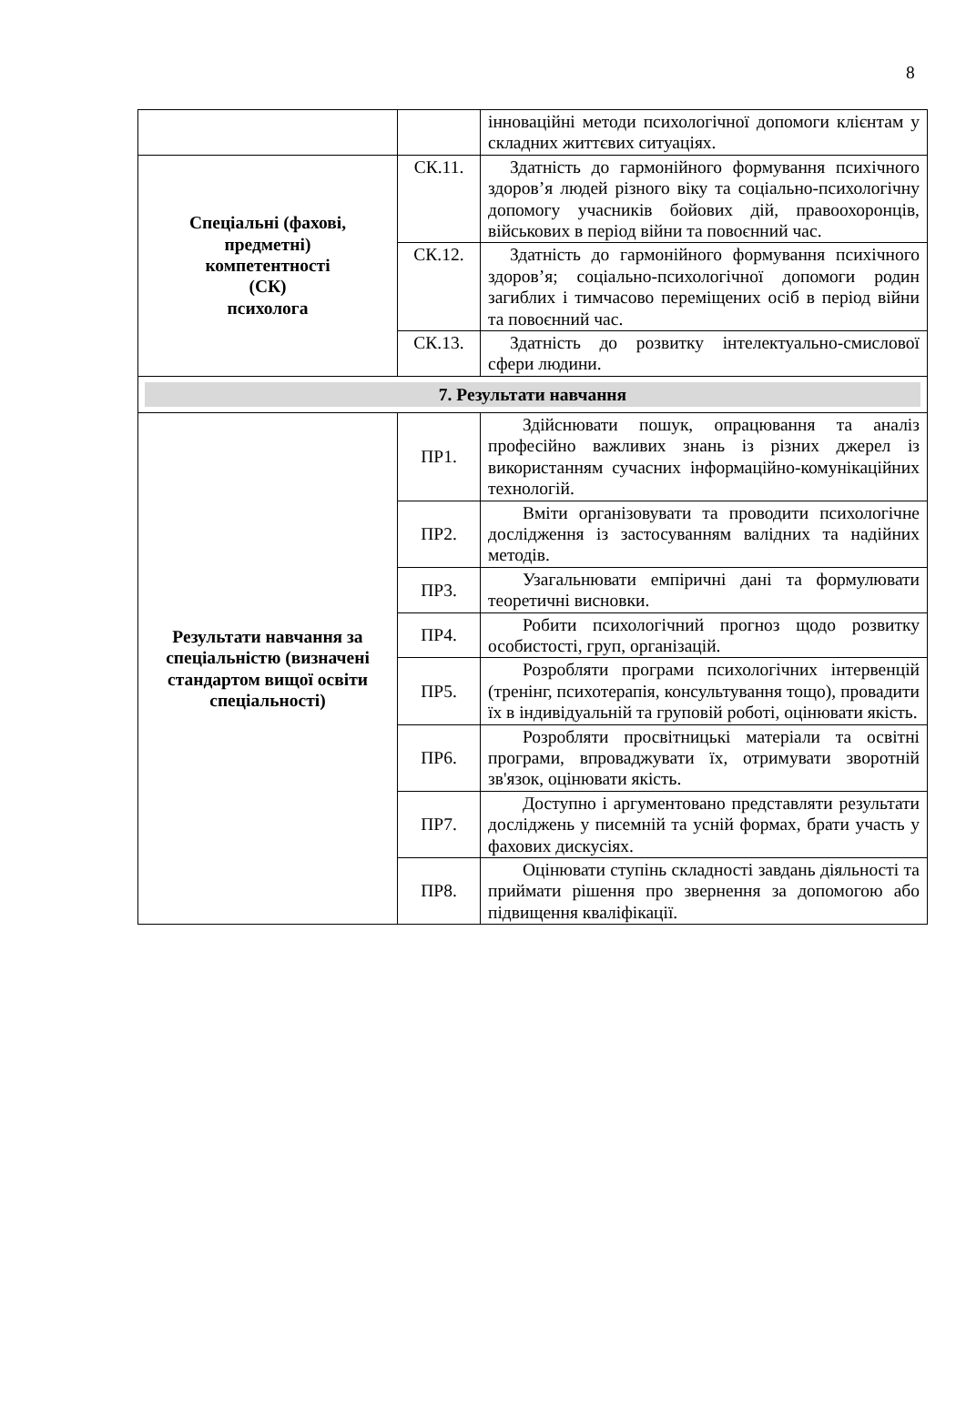8
| | | інноваційні методи психологічної допомоги клієнтам у складних життєвих ситуаціях. |
| Спеціальні (фахові, предметні) компетентності (СК) психолога | СК.11. | Здатність до гармонійного формування психічного здоров’я людей різного віку та соціально-психологічну допомогу учасників бойових дій, правоохоронців, військових в період війни та повоєнний час. |
| | СК.12. | Здатність до гармонійного формування психічного здоров’я; соціально-психологічної допомоги родин загиблих і тимчасово переміщених осіб в період війни та повоєнний час. |
| | СК.13. | Здатність до розвитку інтелектуально-смислової сфери людини. |
| 7. Результати навчання | | |
| Результати навчання за спеціальністю (визначені стандартом вищої освіти спеціальності) | ПР1. | Здійснювати пошук, опрацювання та аналіз професійно важливих знань із різних джерел із використанням сучасних інформаційно-комунікаційних технологій. |
| | ПР2. | Вміти організовувати та проводити психологічне дослідження із застосуванням валідних та надійних методів. |
| | ПР3. | Узагальнювати емпіричні дані та формулювати теоретичні висновки. |
| | ПР4. | Робити психологічний прогноз щодо розвитку особистості, груп, організацій. |
| | ПР5. | Розробляти програми психологічних інтервенцій (тренінг, психотерапія, консультування тощо), провадити їх в індивідуальній та груповій роботі, оцінювати якість. |
| | ПР6. | Розробляти просвітницькі матеріали та освітні програми, впроваджувати їх, отримувати зворотній зв'язок, оцінювати якість. |
| | ПР7. | Доступно і аргументовано представляти результати досліджень у писемній та усній формах, брати участь у фахових дискусіях. |
| | ПР8. | Оцінювати ступінь складності завдань діяльності та приймати рішення про звернення за допомогою або підвищення кваліфікації. |